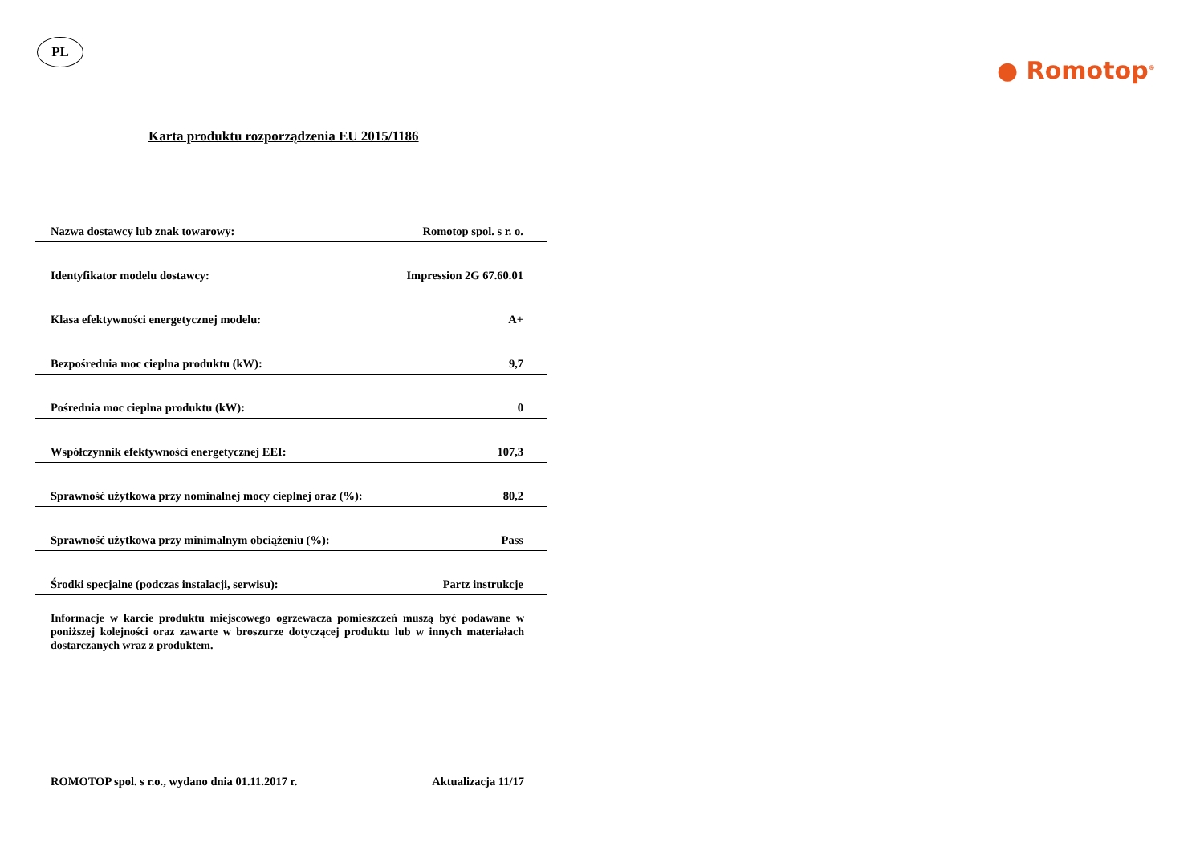PL
● Romotop<sup>®</sup>
Karta produktu rozporządzenia EU 2015/1186
| Nazwa dostawcy lub znak towarowy: | Romotop spol. s r. o. |
| Identyfikator modelu dostawcy: | Impression 2G 67.60.01 |
| Klasa efektywności energetycznej modelu: | A+ |
| Bezpośrednia moc cieplna produktu (kW): | 9,7 |
| Pośrednia moc cieplna produktu (kW): | 0 |
| Współczynnik efektywności energetycznej EEI: | 107,3 |
| Sprawność użytkowa przy nominalnej mocy cieplnej oraz (%): | 80,2 |
| Sprawność użytkowa przy minimalnym obciążeniu (%): | Pass |
| Środki specjalne (podczas instalacji, serwisu): | Partz instrukcje |
Informacje w karcie produktu miejscowego ogrzewacza pomieszczeń muszą być podawane w poniższej kolejności oraz zawarte w broszurze dotyczącej produktu lub w innych materiałach dostarczanych wraz z produktem.
ROMOTOP spol. s r.o., wydano dnia 01.11.2017 r. Aktualizacja 11/17